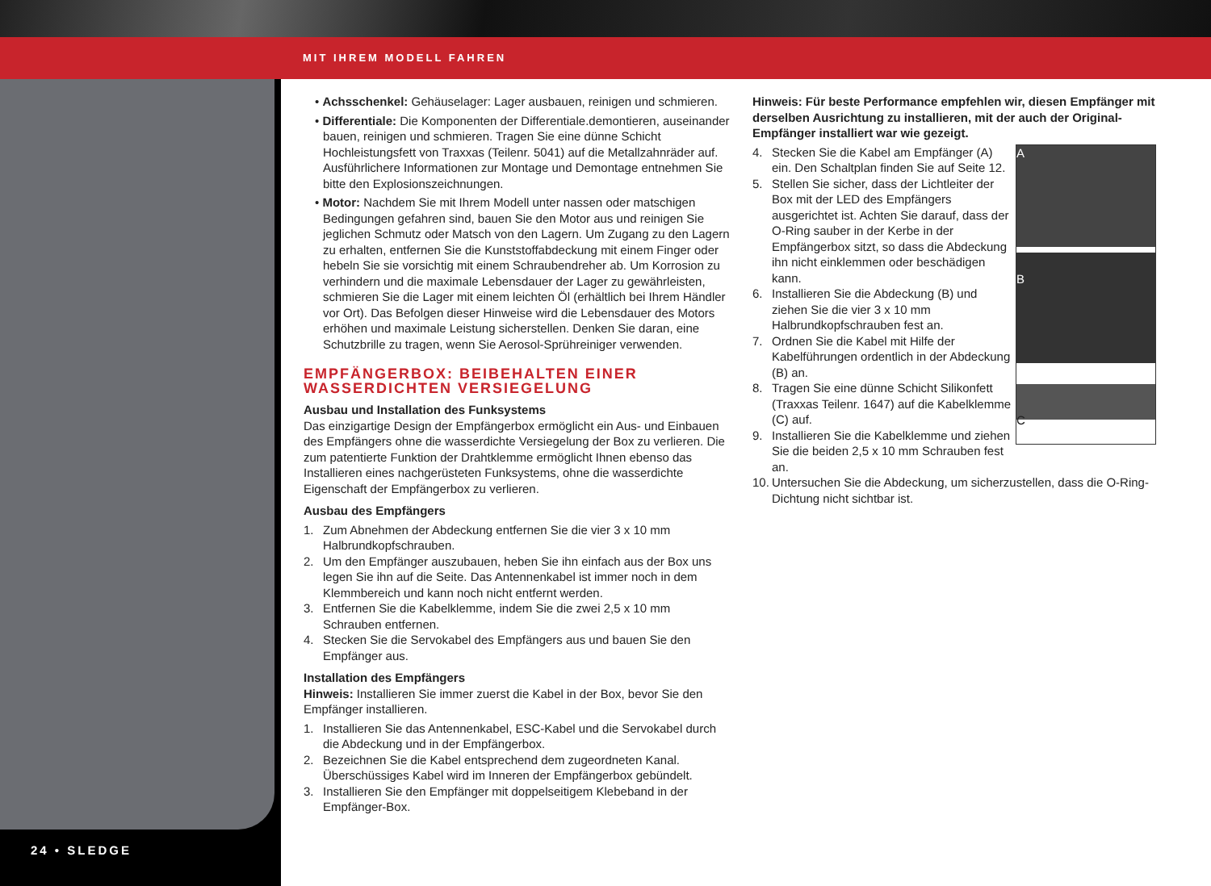MIT IHREM MODELL FAHREN
24 • SLEDGE
• Achsschenkel: Gehäuselager: Lager ausbauen, reinigen und schmieren.
• Differentiale: Die Komponenten der Differentiale.demontieren, auseinander bauen, reinigen und schmieren. Tragen Sie eine dünne Schicht Hochleistungsfett von Traxxas (Teilenr. 5041) auf die Metallzahnräder auf. Ausführlichere Informationen zur Montage und Demontage entnehmen Sie bitte den Explosionszeichnungen.
• Motor: Nachdem Sie mit Ihrem Modell unter nassen oder matschigen Bedingungen gefahren sind, bauen Sie den Motor aus und reinigen Sie jeglichen Schmutz oder Matsch von den Lagern. Um Zugang zu den Lagern zu erhalten, entfernen Sie die Kunststoffabdeckung mit einem Finger oder hebeln Sie sie vorsichtig mit einem Schraubendreher ab. Um Korrosion zu verhindern und die maximale Lebensdauer der Lager zu gewährleisten, schmieren Sie die Lager mit einem leichten Öl (erhältlich bei Ihrem Händler vor Ort). Das Befolgen dieser Hinweise wird die Lebensdauer des Motors erhöhen und maximale Leistung sicherstellen. Denken Sie daran, eine Schutzbrille zu tragen, wenn Sie Aerosol-Sprühreiniger verwenden.
EMPFÄNGERBOX: BEIBEHALTEN EINER WASSERDICHTEN VERSIEGELUNG
Ausbau und Installation des Funksystems
Das einzigartige Design der Empfängerbox ermöglicht ein Aus- und Einbauen des Empfängers ohne die wasserdichte Versiegelung der Box zu verlieren. Die zum patentierte Funktion der Drahtklemme ermöglicht Ihnen ebenso das Installieren eines nachgerüsteten Funksystems, ohne die wasserdichte Eigenschaft der Empfängerbox zu verlieren.
Ausbau des Empfängers
1. Zum Abnehmen der Abdeckung entfernen Sie die vier 3 x 10 mm Halbrundkopfschrauben.
2. Um den Empfänger auszubauen, heben Sie ihn einfach aus der Box uns legen Sie ihn auf die Seite. Das Antennenkabel ist immer noch in dem Klemmbereich und kann noch nicht entfernt werden.
3. Entfernen Sie die Kabelklemme, indem Sie die zwei 2,5 x 10 mm Schrauben entfernen.
4. Stecken Sie die Servokabel des Empfängers aus und bauen Sie den Empfänger aus.
Installation des Empfängers
Hinweis: Installieren Sie immer zuerst die Kabel in der Box, bevor Sie den Empfänger installieren.
1. Installieren Sie das Antennenkabel, ESC-Kabel und die Servokabel durch die Abdeckung und in der Empfängerbox.
2. Bezeichnen Sie die Kabel entsprechend dem zugeordneten Kanal. Überschüssiges Kabel wird im Inneren der Empfängerbox gebündelt.
3. Installieren Sie den Empfänger mit doppelseitigem Klebeband in der Empfänger-Box.
Hinweis: Für beste Performance empfehlen wir, diesen Empfänger mit derselben Ausrichtung zu installieren, mit der auch der Original-Empfänger installiert war wie gezeigt.
A
B
C
4. Stecken Sie die Kabel am Empfänger (A) ein. Den Schaltplan finden Sie auf Seite 12.
5. Stellen Sie sicher, dass der Lichtleiter der Box mit der LED des Empfängers ausgerichtet ist. Achten Sie darauf, dass der O-Ring sauber in der Kerbe in der Empfängerbox sitzt, so dass die Abdeckung ihn nicht einklemmen oder beschädigen kann.
6. Installieren Sie die Abdeckung (B) und ziehen Sie die vier 3 x 10 mm Halbrundkopfschrauben fest an.
7. Ordnen Sie die Kabel mit Hilfe der Kabelführungen ordentlich in der Abdeckung (B) an.
8. Tragen Sie eine dünne Schicht Silikonfett (Traxxas Teilenr. 1647) auf die Kabelklemme (C) auf.
9. Installieren Sie die Kabelklemme und ziehen Sie die beiden 2,5 x 10 mm Schrauben fest an.
10. Untersuchen Sie die Abdeckung, um sicherzustellen, dass die O-Ring-Dichtung nicht sichtbar ist.